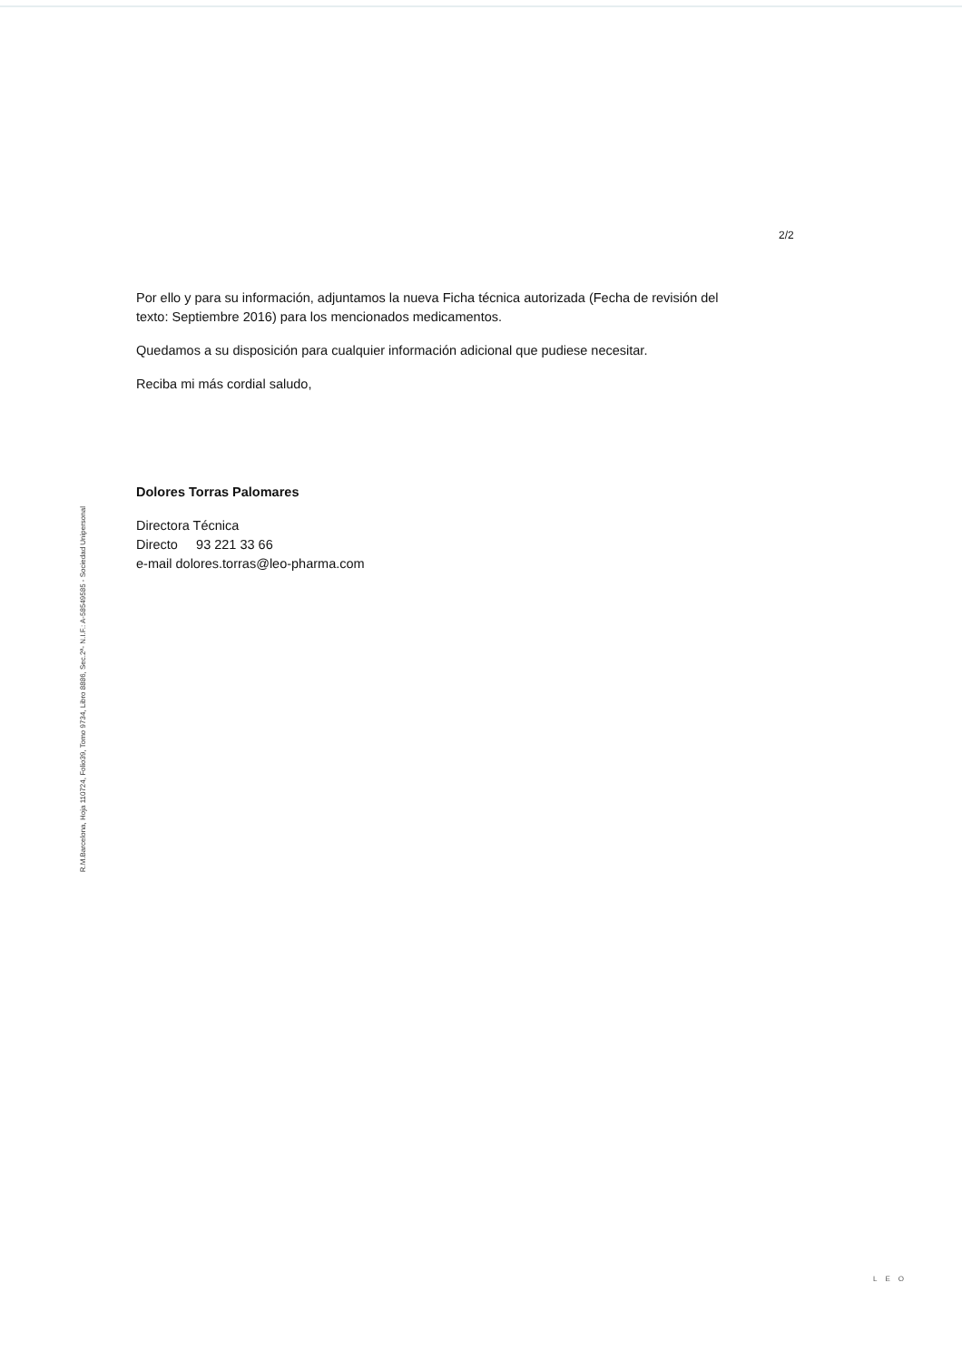R.M.Barcelona, Hoja 110724, Folio39, Tomo 9734, Libro 8886, Sec.2ª- N.I.F.: A-58549585 - Sociedad Unipersonal
2/2
Por ello y para su información, adjuntamos la nueva Ficha técnica autorizada (Fecha de revisión del texto: Septiembre 2016) para los mencionados medicamentos.
Quedamos a su disposición para cualquier información adicional que pudiese necesitar.
Reciba mi más cordial saludo,
Dolores Torras Palomares
Directora Técnica
Directo 93 221 33 66
e-mail dolores.torras@leo-pharma.com
LEO